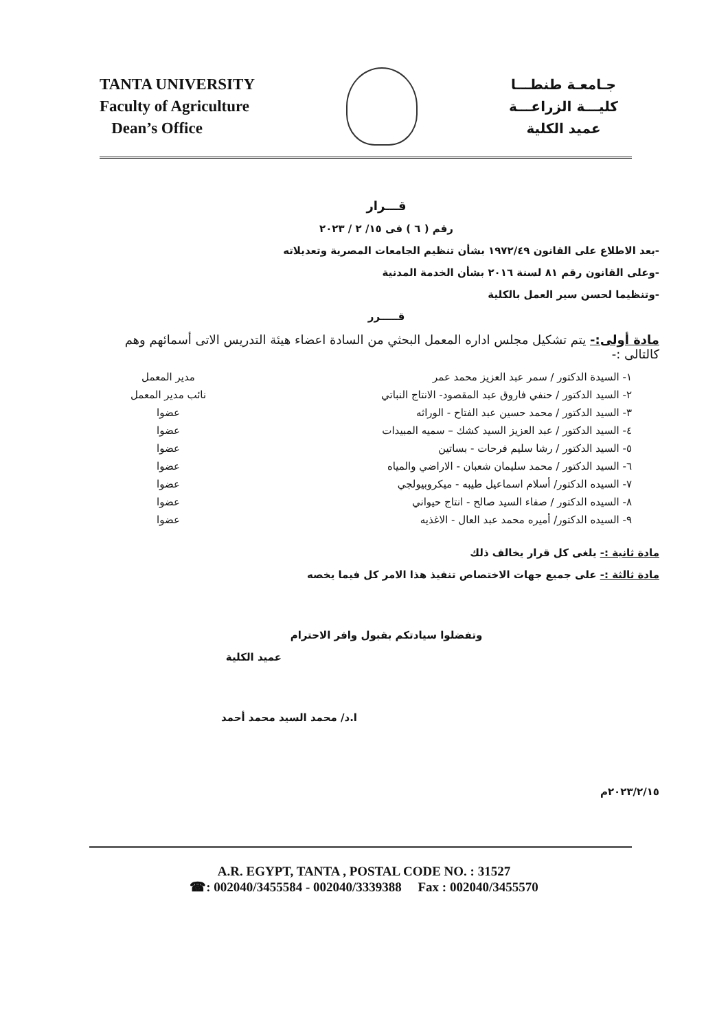TANTA UNIVERSITY
Faculty of Agriculture
Dean’s Office
جـامعـة طنطـــا
كليـــة الزراعـــة
عميد الكلية
قـــرار
رقم ( ٦ ) فى ١٥/ ٢ / ٢٠٢٣
-بعد الاطلاع على القانون ١٩٧٢/٤٩ بشأن تنظيم الجامعات المصرية وتعديلاته
-وعلى القانون رقم ٨١ لسنة ٢٠١٦ بشأن الخدمة المدنية
-وتنظيما لحسن سير العمل بالكلية
قـــــرر
مادة أولى:- يتم تشكيل مجلس اداره المعمل البحثي من السادة اعضاء هيئة التدريس الاتى أسمائهم وهم كالتالى :-
١- السيدة الدكتور / سمر عبد العزيز محمد عمر مدير المعمل
٢- السيد الدكتور / حنفي فاروق عبد المقصود- الانتاج النباتي نائب مدير المعمل
٣- السيد الدكتور / محمد حسين عبد الفتاح - الوراثه عضوا
٤- السيد الدكتور / عبد العزيز السيد كشك – سميه المبيدات عضوا
٥- السيد الدكتور / رشا سليم فرحات - بساتين عضوا
٦- السيد الدكتور / محمد سليمان شعبان - الاراضي والمياه عضوا
٧- السيده الدكتور/ أسلام اسماعيل طيبه - ميكروبيولجي عضوا
٨- السيده الدكتور / صفاء السيد صالح - انتاج حيواني عضوا
٩- السيده الدكتور/ أميره محمد عبد العال - الاغذيه عضوا
مادة ثانية :- يلغى كل قرار يخالف ذلك
مادة ثالثة :- على جميع جهات الاختصاص تنفيذ هذا الامر كل فيما يخصه
وتفضلوا سيادتكم بقبول وافر الاحترام
عميد الكلية
ا.د/ محمد السيد محمد أحمد
٢٠٢٣/٢/١٥م
A.R. EGYPT, TANTA , POSTAL CODE NO. : 31527
☎: 002040/3455584 - 002040/3339388 Fax : 002040/3455570